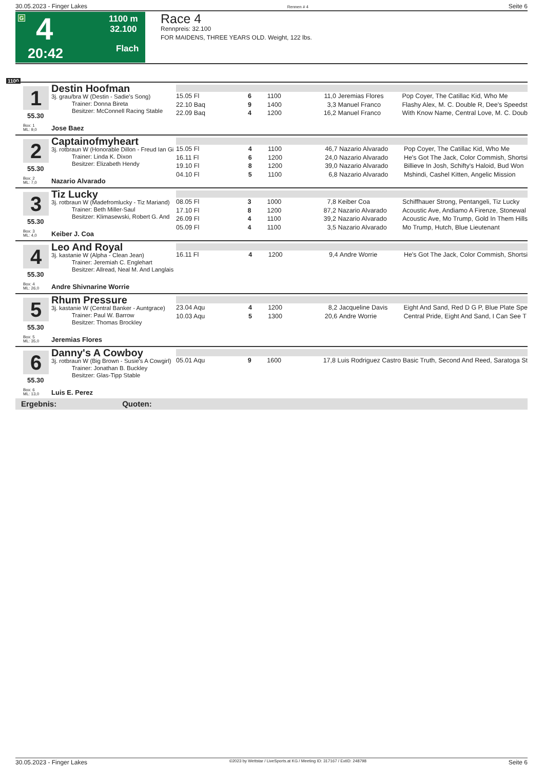30.05.2023 - Finger Lakes Rennen # 4 Seite 6
G 4
20:42
1100 m
32.100
Flach
Race 4
Rennpreis: 32.100
FOR MAIDENS, THREE YEARS OLD. Weight, 122 lbs.
1100
1
55.30
Box: 1
ML: 9,0
Destin Hoofman
3j. grau/bra W (Destin - Sadie's Song)
Trainer: Donna Bireta
Besitzer: McConnell Racing Stable
Jose Baez
| 15.05 Fl | 6 | 1100 | 11,0 | Jeremias Flores | Pop Coyer, The Catillac Kid, Who Me |
| 22.10 Baq | 9 | 1400 | 3,3 | Manuel Franco | Flashy Alex, M. C. Double R, Dee's Speedst |
| 22.09 Baq | 4 | 1200 | 16,2 | Manuel Franco | With Know Name, Central Love, M. C. Doub |
2
55.30
Box: 2
ML: 7,0
Captainofmyheart
3j. rotbraun W (Honorable Dillon - Freud Ian Gi
Trainer: Linda K. Dixon
Besitzer: Elizabeth Hendy
Nazario Alvarado
| 15.05 Fl | 4 | 1100 | 46,7 | Nazario Alvarado | Pop Coyer, The Catillac Kid, Who Me |
| 16.11 Fl | 6 | 1200 | 24,0 | Nazario Alvarado | He's Got The Jack, Color Commish, Shortsi |
| 19.10 Fl | 8 | 1200 | 39,0 | Nazario Alvarado | Billieve In Josh, Schifty's Haloid, Bud Won |
| 04.10 Fl | 5 | 1100 | 6,8 | Nazario Alvarado | Mshindi, Cashel Kitten, Angelic Mission |
3
55.30
Box: 3
ML: 4,0
Tiz Lucky
3j. rotbraun W (Madefromlucky - Tiz Mariand)
Trainer: Beth Miller-Saul
Besitzer: Klimasewski, Robert G. And
Keiber J. Coa
| 08.05 Fl | 3 | 1000 | 7,8 | Keiber Coa | Schiffhauer Strong, Pentangeli, Tiz Lucky |
| 17.10 Fl | 8 | 1200 | 87,2 | Nazario Alvarado | Acoustic Ave, Andiamo A Firenze, Stonewal |
| 26.09 Fl | 4 | 1100 | 39,2 | Nazario Alvarado | Acoustic Ave, Mo Trump, Gold In Them Hills |
| 05.09 Fl | 4 | 1100 | 3,5 | Nazario Alvarado | Mo Trump, Hutch, Blue Lieutenant |
4
55.30
Box: 4
ML: 26,0
Leo And Royal
3j. kastanie W (Alpha - Clean Jean)
Trainer: Jeremiah C. Englehart
Besitzer: Allread, Neal M. And Langlais
Andre Shivnarine Worrie
| 16.11 Fl | 4 | 1200 | 9,4 | Andre Worrie | He's Got The Jack, Color Commish, Shortsi |
5
55.30
Box: 5
ML: 35,0
Rhum Pressure
3j. kastanie W (Central Banker - Auntgrace)
Trainer: Paul W. Barrow
Besitzer: Thomas Brockley
Jeremias Flores
| 23.04 Aqu | 4 | 1200 | 8,2 | Jacqueline Davis | Eight And Sand, Red D G P, Blue Plate Spe |
| 10.03 Aqu | 5 | 1300 | 20,6 | Andre Worrie | Central Pride, Eight And Sand, I Can See T |
6
55.30
Box: 6
ML: 13,0
Danny's A Cowboy
3j. rotbraun W (Big Brown - Susie's A Cowgirl)
Trainer: Jonathan B. Buckley
Besitzer: Glas-Tipp Stable
Luis E. Perez
| 05.01 Aqu | 9 | 1600 | 17,8 | Luis Rodriguez Castro | Basic Truth, Second And Reed, Saratoga St |
Ergebnis: Quoten:
30.05.2023 - Finger Lakes ©2023 by Wettstar / LiveSports.at KG / Meeting ID: 317167 / ExtID: 248798 Seite 6